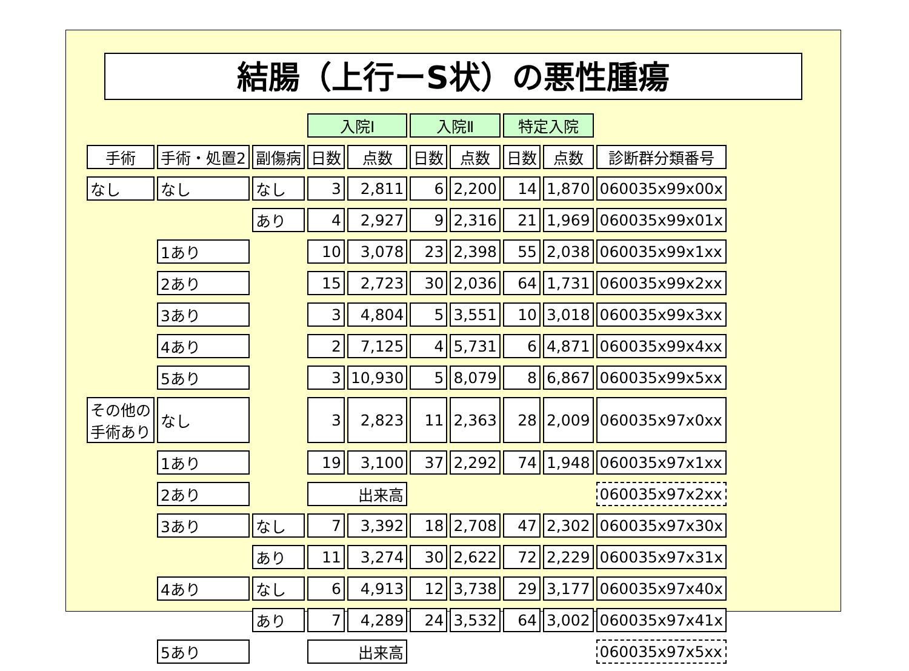結腸（上行ーS状）の悪性腫瘍
| | | | 入院Ⅰ | | 入院Ⅱ | | 特定入院 | | |
| 手術 | 手術・処置2 | 副傷病 | 日数 | 点数 | 日数 | 点数 | 日数 | 点数 | 診断群分類番号 |
| なし | なし | なし | 3 | 2,811 | 6 | 2,200 | 14 | 1,870 | 060035x99x00x |
| | | あり | 4 | 2,927 | 9 | 2,316 | 21 | 1,969 | 060035x99x01x |
| | 1あり | | 10 | 3,078 | 23 | 2,398 | 55 | 2,038 | 060035x99x1xx |
| | 2あり | | 15 | 2,723 | 30 | 2,036 | 64 | 1,731 | 060035x99x2xx |
| | 3あり | | 3 | 4,804 | 5 | 3,551 | 10 | 3,018 | 060035x99x3xx |
| | 4あり | | 2 | 7,125 | 4 | 5,731 | 6 | 4,871 | 060035x99x4xx |
| | 5あり | | 3 | 10,930 | 5 | 8,079 | 8 | 6,867 | 060035x99x5xx |
| その他の 手術あり | なし | | 3 | 2,823 | 11 | 2,363 | 28 | 2,009 | 060035x97x0xx |
| | 1あり | | 19 | 3,100 | 37 | 2,292 | 74 | 1,948 | 060035x97x1xx |
| | 2あり | | 出来高 | | | | | | 060035x97x2xx |
| | 3あり | なし | 7 | 3,392 | 18 | 2,708 | 47 | 2,302 | 060035x97x30x |
| | | あり | 11 | 3,274 | 30 | 2,622 | 72 | 2,229 | 060035x97x31x |
| | 4あり | なし | 6 | 4,913 | 12 | 3,738 | 29 | 3,177 | 060035x97x40x |
| | | あり | 7 | 4,289 | 24 | 3,532 | 64 | 3,002 | 060035x97x41x |
| | 5あり | | 出来高 | | | | | | 060035x97x5xx |